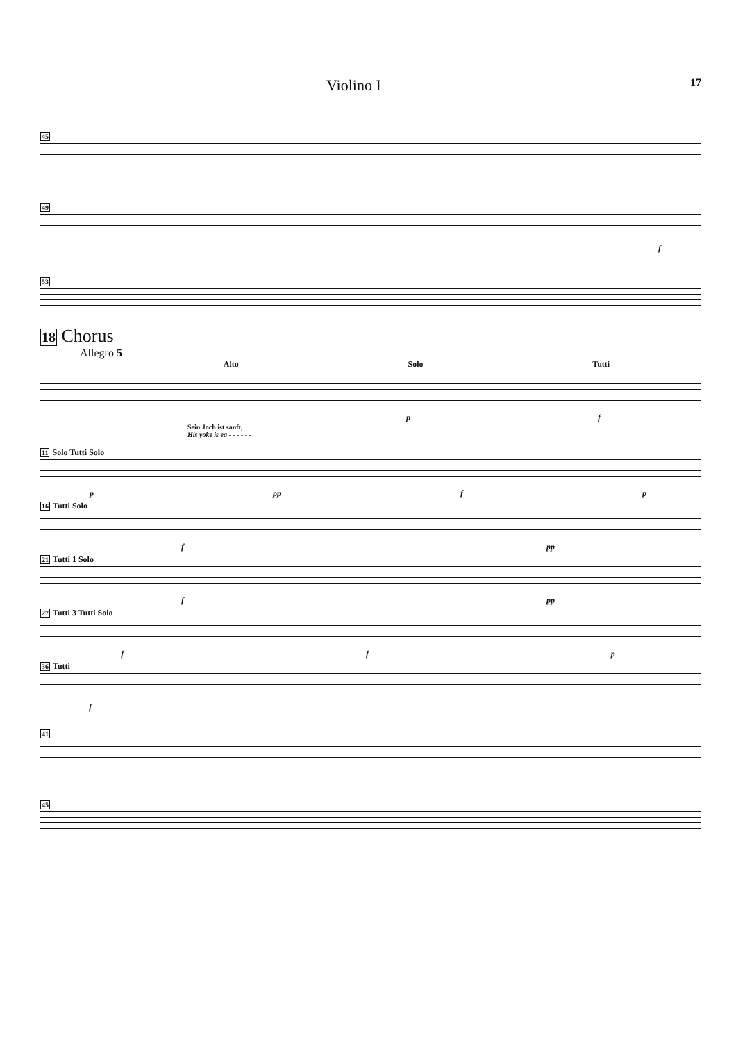Violino I 17
45
49
f
53
18 Chorus
Allegro 5
Alto Solo Tutti
p f
Sein Joch ist sanft,
His yoke is ea - - - - - -
11 Solo Tutti Solo
p pp f p
16 Tutti Solo
f pp
21 Tutti 1 Solo
f pp
27 Tutti 3 Tutti Solo
f f p
36 Tutti
f
41
45